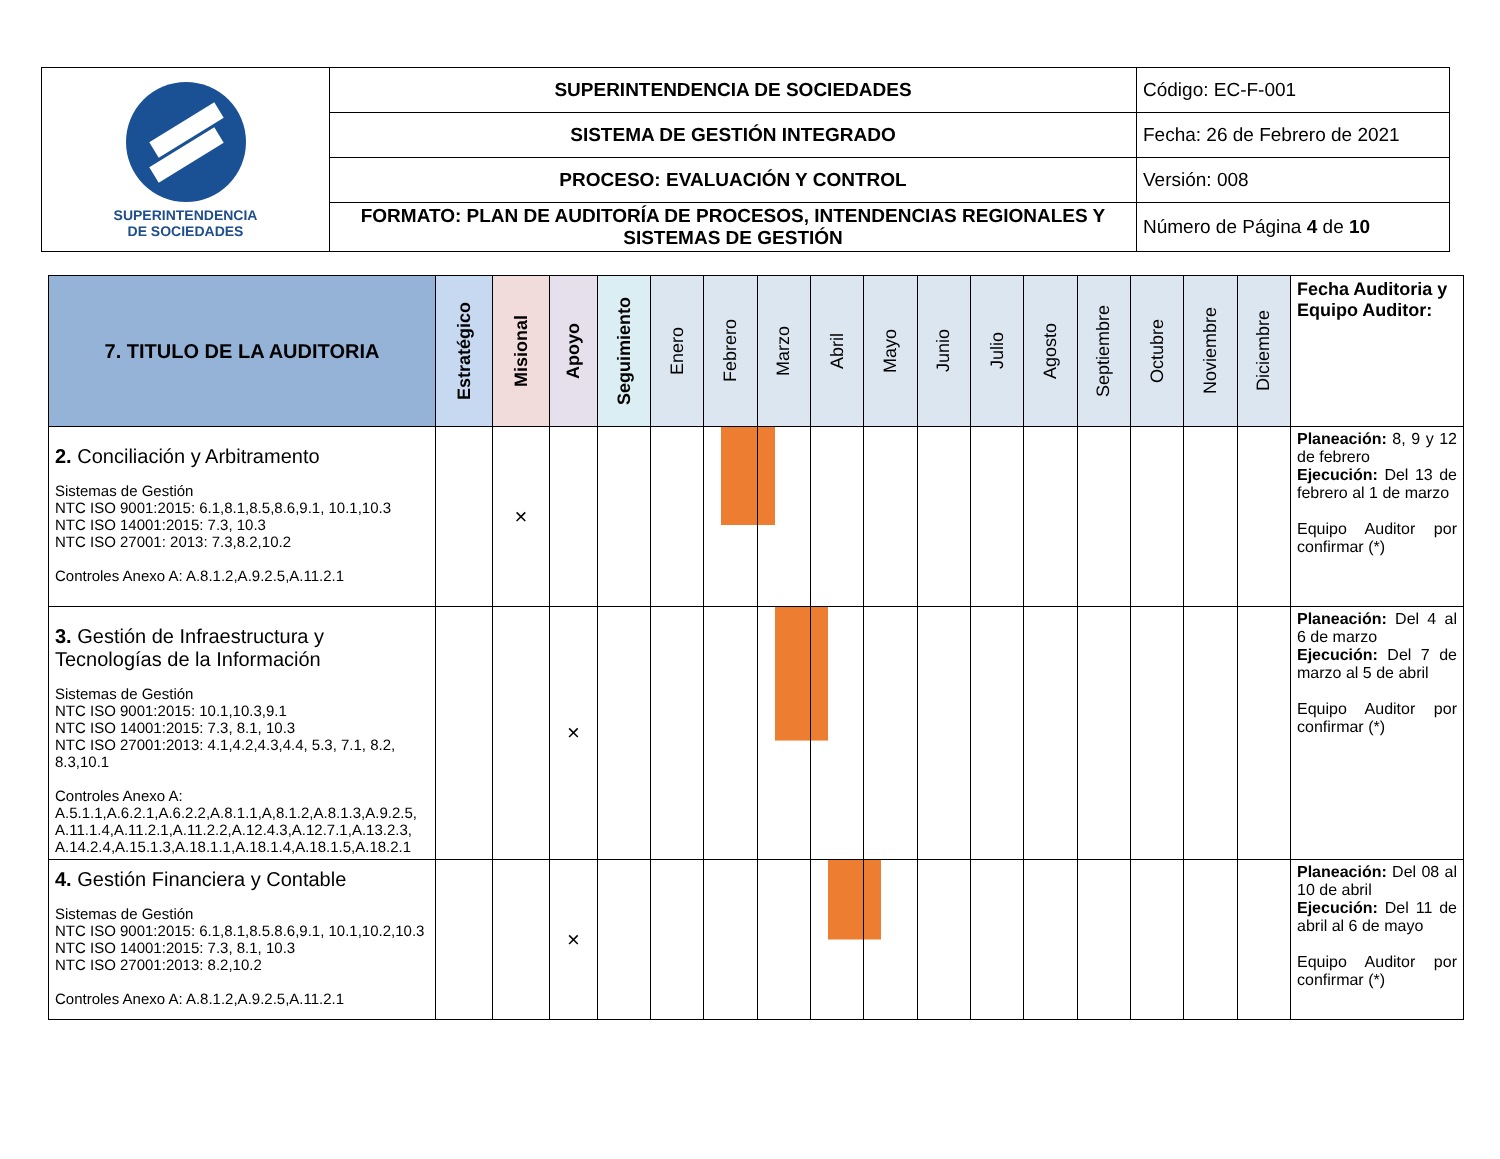| SUPERINTENDENCIA DE SOCIEDADES | SUPERINTENDENCIA DE SOCIEDADES | Código: EC-F-001 |
| | SISTEMA DE GESTIÓN INTEGRADO | Fecha: 26 de Febrero de 2021 |
| | PROCESO: EVALUACIÓN Y CONTROL | Versión: 008 |
| | FORMATO: PLAN DE AUDITORÍA DE PROCESOS, INTENDENCIAS REGIONALES Y SISTEMAS DE GESTIÓN | Número de Página 4 de 10 |
| 7. TITULO DE LA AUDITORIA | Estratégico | Misional | Apoyo | Seguimiento | Enero | Febrero | Marzo | Abril | Mayo | Junio | Julio | Agosto | Septiembre | Octubre | Noviembre | Diciembre | Fecha Auditoria y Equipo Auditor: |
| --- | --- | --- | --- | --- | --- | --- | --- | --- | --- | --- | --- | --- | --- | --- | --- | --- | --- |
| 2. Conciliación y Arbitramento Sistemas de Gestión NTC ISO 9001:2015: 6.1,8.1,8.5,8.6,9.1, 10.1,10.3 NTC ISO 14001:2015: 7.3, 10.3 NTC ISO 27001: 2013: 7.3,8.2,10.2 Controles Anexo A: A.8.1.2,A.9.2.5,A.11.2.1 | | × | | | | | | | | | | | | | | | Planeación: 8, 9 y 12 de febrero Ejecución: Del 13 de febrero al 1 de marzo Equipo Auditor por confirmar (*) |
| 3. Gestión de Infraestructura y Tecnologías de la Información Sistemas de Gestión NTC ISO 9001:2015: 10.1,10.3,9.1 NTC ISO 14001:2015: 7.3, 8.1, 10.3 NTC ISO 27001:2013: 4.1,4.2,4.3,4.4, 5.3, 7.1, 8.2, 8.3,10.1 Controles Anexo A: A.5.1.1,A.6.2.1,A.6.2.2,A.8.1.1,A,8.1.2,A.8.1.3,A.9.2.5, A.11.1.4,A.11.2.1,A.11.2.2,A.12.4.3,A.12.7.1,A.13.2.3, A.14.2.4,A.15.1.3,A.18.1.1,A.18.1.4,A.18.1.5,A.18.2.1 | | | × | | | | | | | | | | | | | | Planeación: Del 4 al 6 de marzo Ejecución: Del 7 de marzo al 5 de abril Equipo Auditor por confirmar (*) |
| 4. Gestión Financiera y Contable Sistemas de Gestión NTC ISO 9001:2015: 6.1,8.1,8.5.8.6,9.1, 10.1,10.2,10.3 NTC ISO 14001:2015: 7.3, 8.1, 10.3 NTC ISO 27001:2013: 8.2,10.2 Controles Anexo A: A.8.1.2,A.9.2.5,A.11.2.1 | | | × | | | | | | | | | | | | | | Planeación: Del 08 al 10 de abril Ejecución: Del 11 de abril al 6 de mayo Equipo Auditor por confirmar (*) |